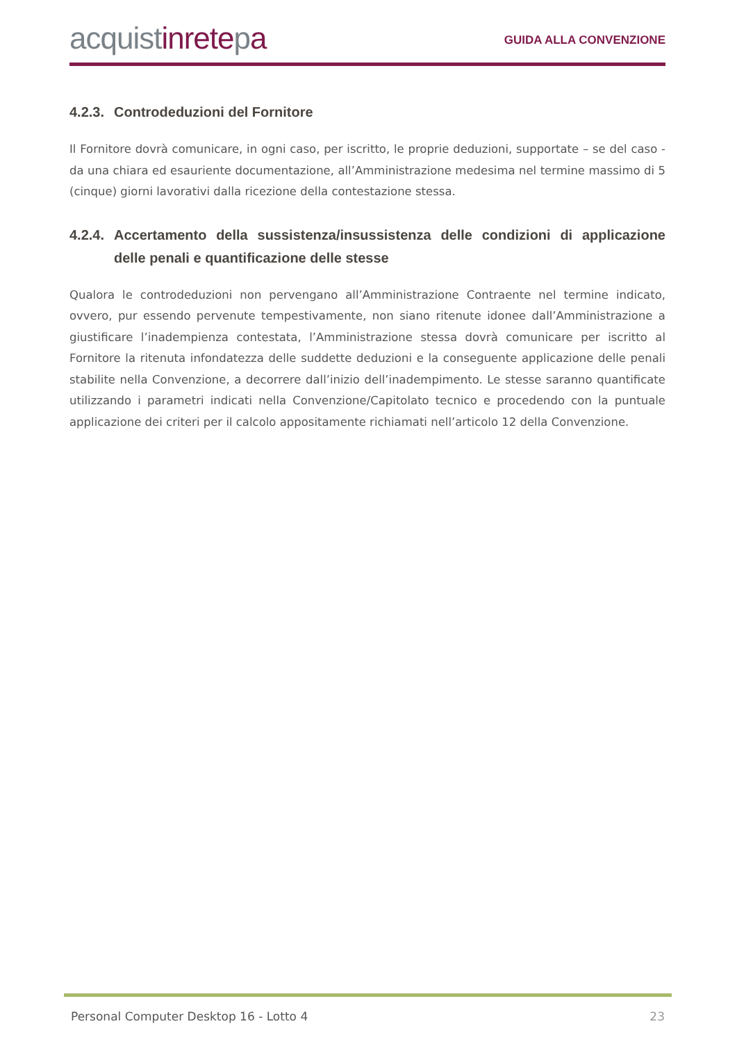acquistinretepa
GUIDA ALLA CONVENZIONE
4.2.3. Controdeduzioni del Fornitore
Il Fornitore dovrà comunicare, in ogni caso, per iscritto, le proprie deduzioni, supportate – se del caso - da una chiara ed esauriente documentazione, all’Amministrazione medesima nel termine massimo di 5 (cinque) giorni lavorativi dalla ricezione della contestazione stessa.
4.2.4. Accertamento della sussistenza/insussistenza delle condizioni di applicazione delle penali e quantificazione delle stesse
Qualora le controdeduzioni non pervengano all’Amministrazione Contraente nel termine indicato, ovvero, pur essendo pervenute tempestivamente, non siano ritenute idonee dall’Amministrazione a giustificare l’inadempienza contestata, l’Amministrazione stessa dovrà comunicare per iscritto al Fornitore la ritenuta infondatezza delle suddette deduzioni e la conseguente applicazione delle penali stabilite nella Convenzione, a decorrere dall’inizio dell’inadempimento. Le stesse saranno quantificate utilizzando i parametri indicati nella Convenzione/Capitolato tecnico e procedendo con la puntuale applicazione dei criteri per il calcolo appositamente richiamati nell’articolo 12 della Convenzione.
Personal Computer Desktop 16 - Lotto 4 23